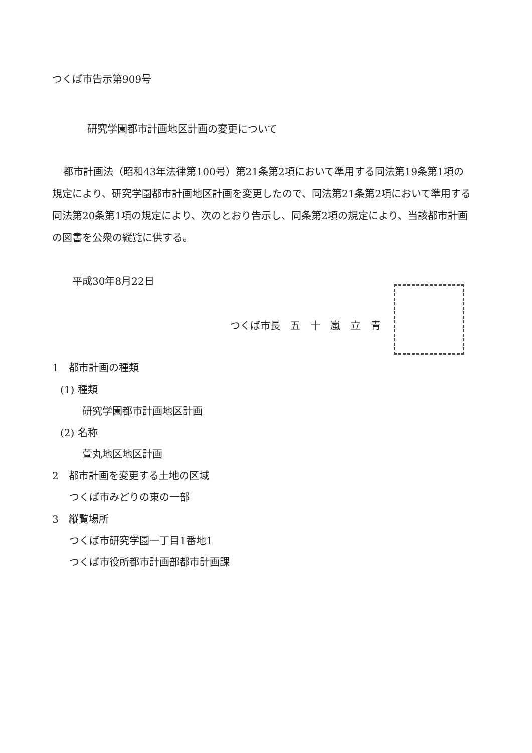つくば市告示第909号
研究学園都市計画地区計画の変更について
都市計画法（昭和43年法律第100号）第21条第2項において準用する同法第19条第1項の規定により、研究学園都市計画地区計画を変更したので、同法第21条第2項において準用する同法第20条第1項の規定により、次のとおり告示し、同条第2項の規定により、当該都市計画の図書を公衆の縦覧に供する。
平成30年8月22日
つくば市長　五　十　嵐　立　青
1　都市計画の種類
(1) 種類
研究学園都市計画地区計画
(2) 名称
萱丸地区地区計画
2　都市計画を変更する土地の区域
つくば市みどりの東の一部
3　縦覧場所
つくば市研究学園一丁目1番地1
つくば市役所都市計画部都市計画課